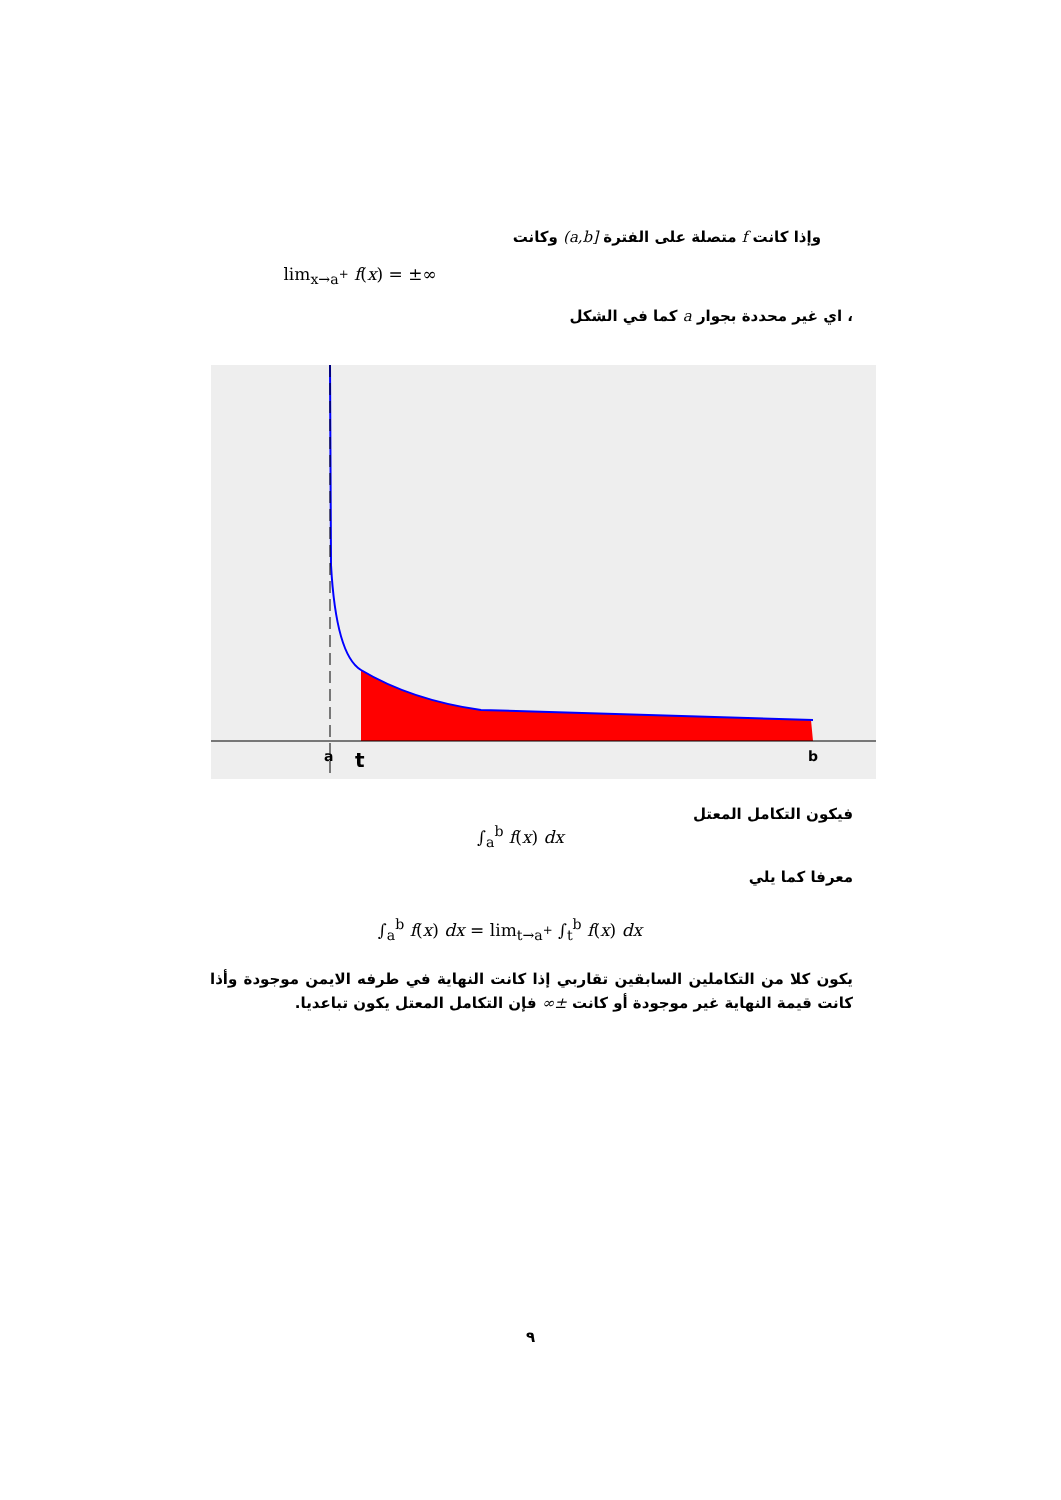وإذا كانت f متصلة على الفترة (a,b] وكانت
lim<sub>x→a<sup>+</sup></sub> f(x) = ±∞
، اي غير محددة بجوار a كما في الشكل
a
t
b
فيكون التكامل المعتل
∫<sub>a</sub><sup>b</sup> f(x) dx
معرفا كما يلي
∫<sub>a</sub><sup>b</sup> f(x) dx = lim<sub>t→a<sup>+</sup></sub> ∫<sub>t</sub><sup>b</sup> f(x) dx
يكون كلا من التكاملين السابقين تقاربي إذا كانت النهاية في طرفه الايمن موجودة وأذا كانت قيمة النهاية غير موجودة أو كانت ±∞ فإن التكامل المعتل يكون تباعديا.
٩